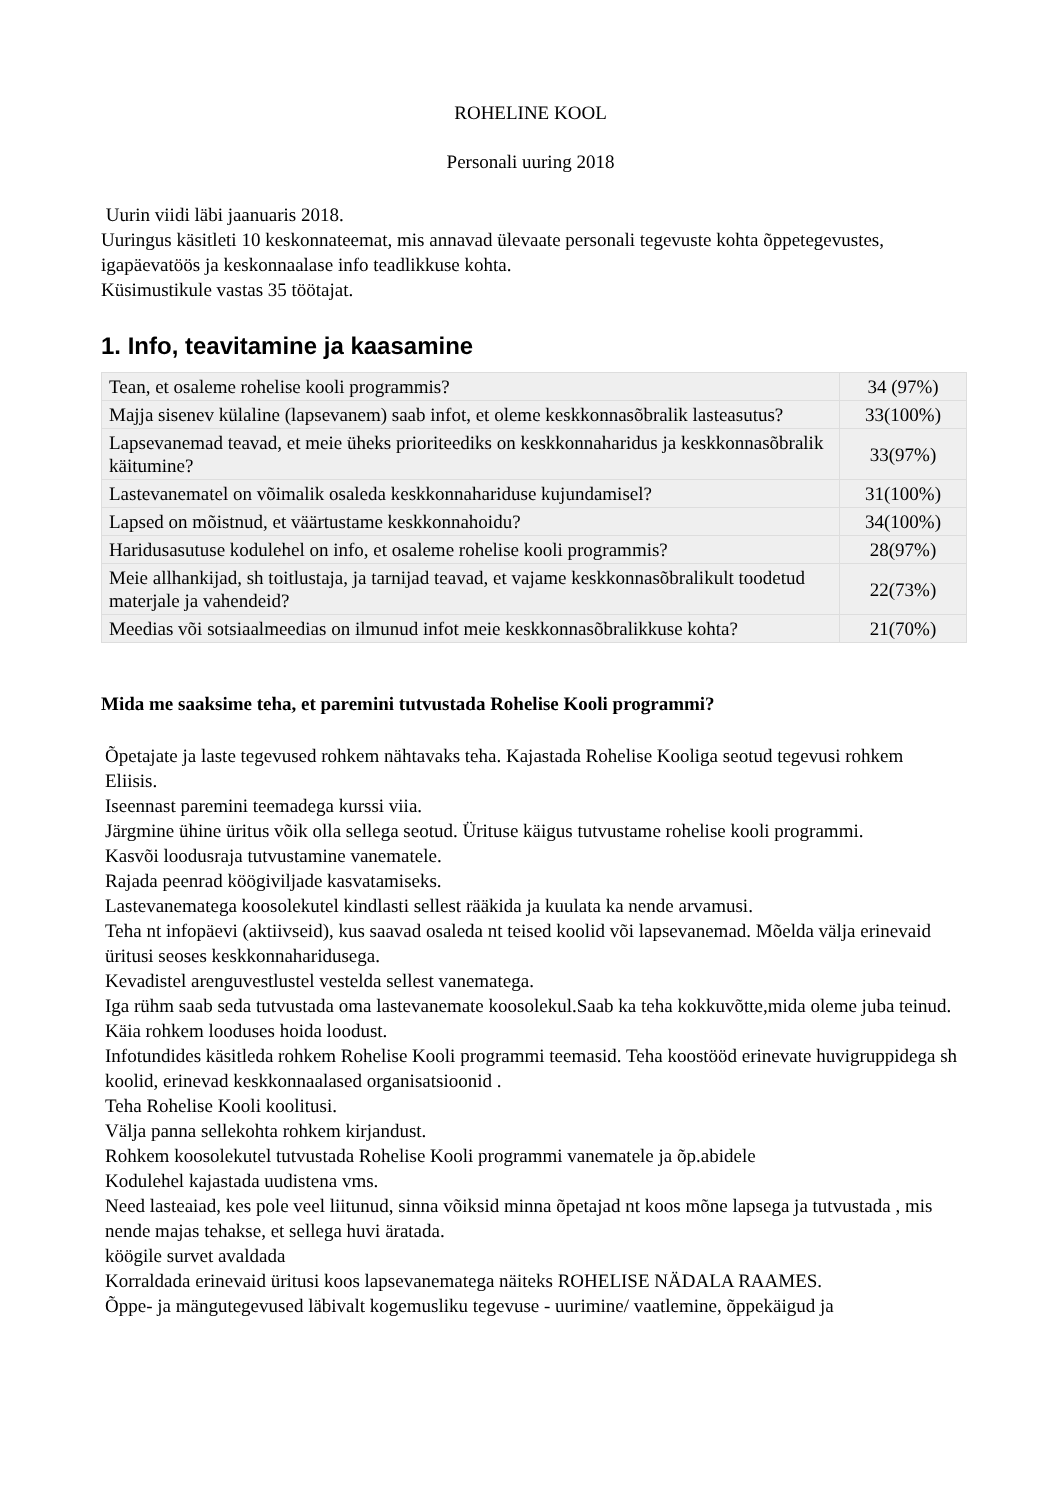ROHELINE KOOL
Personali uuring 2018
Uurin viidi läbi jaanuaris 2018.
Uuringus käsitleti 10 keskonnateemat, mis annavad ülevaate personali tegevuste kohta õppetegevustes, igapäevatöös ja keskonnaalase info teadlikkuse kohta.
Küsimustikule vastas 35 töötajat.
1. Info, teavitamine ja kaasamine
| Tean, et osaleme rohelise kooli programmis? | 34 (97%) |
| Majja sisenev külaline (lapsevanem) saab infot, et oleme keskkonnasõbralik lasteasutus? | 33(100%) |
| Lapsevanemad teavad, et meie üheks prioriteediks on keskkonnaharidus ja keskkonnasõbralik käitumine? | 33(97%) |
| Lastevanematel on võimalik osaleda keskkonnahariduse kujundamisel? | 31(100%) |
| Lapsed on mõistnud, et väärtustame keskkonnahoidu? | 34(100%) |
| Haridusasutuse kodulehel on info, et osaleme rohelise kooli programmis? | 28(97%) |
| Meie allhankijad, sh toitlustaja, ja tarnijad teavad, et vajame keskkonnasõbralikult toodetud materjale ja vahendeid? | 22(73%) |
| Meedias või sotsiaalmeedias on ilmunud infot meie keskkonnasõbralikkuse kohta? | 21(70%) |
Mida me saaksime teha, et paremini tutvustada Rohelise Kooli programmi?
Õpetajate ja laste tegevused rohkem nähtavaks teha. Kajastada Rohelise Kooliga seotud tegevusi rohkem Eliisis.
Iseennast paremini teemadega kurssi viia.
Järgmine ühine üritus võik olla sellega seotud. Ürituse käigus tutvustame rohelise kooli programmi.
Kasvõi loodusraja tutvustamine vanematele.
Rajada peenrad köögiviljade kasvatamiseks.
Lastevanematega koosolekutel kindlasti sellest rääkida ja kuulata ka nende arvamusi.
Teha nt infopäevi (aktiivseid), kus saavad osaleda nt teised koolid või lapsevanemad. Mõelda välja erinevaid üritusi seoses keskkonnaharidusega.
Kevadistel arenguvestlustel vestelda sellest vanematega.
Iga rühm saab seda tutvustada oma lastevanemate koosolekul.Saab ka teha kokkuvõtte,mida oleme juba teinud.
Käia rohkem looduses hoida loodust.
Infotundides käsitleda rohkem Rohelise Kooli programmi teemasid. Teha koostööd erinevate huvigruppidega sh koolid, erinevad keskkonnaalased organisatsioonid .
Teha Rohelise Kooli koolitusi.
Välja panna sellekohta rohkem kirjandust.
Rohkem koosolekutel tutvustada Rohelise Kooli programmi vanematele ja õp.abidele
Kodulehel kajastada uudistena vms.
Need lasteaiad, kes pole veel liitunud, sinna võiksid minna õpetajad nt koos mõne lapsega ja tutvustada , mis nende majas tehakse, et sellega huvi äratada.
köögile survet avaldada
Korraldada erinevaid üritusi koos lapsevanematega näiteks ROHELISE NÄDALA RAAMES.
Õppe- ja mängutegevused läbivalt kogemusliku tegevuse - uurimine/ vaatlemine, õppekäigud ja